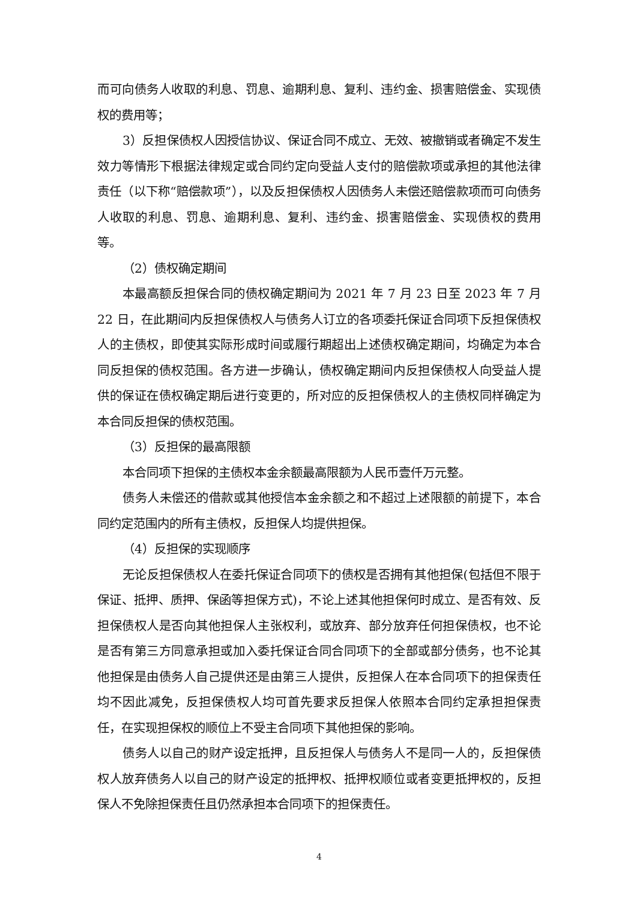而可向债务人收取的利息、罚息、逾期利息、复利、违约金、损害赔偿金、实现债权的费用等；
3）反担保债权人因授信协议、保证合同不成立、无效、被撤销或者确定不发生效力等情形下根据法律规定或合同约定向受益人支付的赔偿款项或承担的其他法律责任（以下称“赔偿款项”），以及反担保债权人因债务人未偿还赔偿款项而可向债务人收取的利息、罚息、逾期利息、复利、违约金、损害赔偿金、实现债权的费用等。
（2）债权确定期间
本最高额反担保合同的债权确定期间为 2021 年 7 月 23 日至 2023 年 7 月 22 日，在此期间内反担保债权人与债务人订立的各项委托保证合同项下反担保债权人的主债权，即使其实际形成时间或履行期超出上述债权确定期间，均确定为本合同反担保的债权范围。各方进一步确认，债权确定期间内反担保债权人向受益人提供的保证在债权确定期后进行变更的，所对应的反担保债权人的主债权同样确定为本合同反担保的债权范围。
（3）反担保的最高限额
本合同项下担保的主债权本金余额最高限额为人民币壹仟万元整。
债务人未偿还的借款或其他授信本金余额之和不超过上述限额的前提下，本合同约定范围内的所有主债权，反担保人均提供担保。
（4）反担保的实现顺序
无论反担保债权人在委托保证合同项下的债权是否拥有其他担保(包括但不限于保证、抵押、质押、保函等担保方式)，不论上述其他担保何时成立、是否有效、反担保债权人是否向其他担保人主张权利，或放弃、部分放弃任何担保债权，也不论是否有第三方同意承担或加入委托保证合同合同项下的全部或部分债务，也不论其他担保是由债务人自己提供还是由第三人提供，反担保人在本合同项下的担保责任均不因此减免，反担保债权人均可首先要求反担保人依照本合同约定承担担保责任，在实现担保权的顺位上不受主合同项下其他担保的影响。
债务人以自己的财产设定抵押，且反担保人与债务人不是同一人的，反担保债权人放弃债务人以自己的财产设定的抵押权、抵押权顺位或者变更抵押权的，反担保人不免除担保责任且仍然承担本合同项下的担保责任。
4